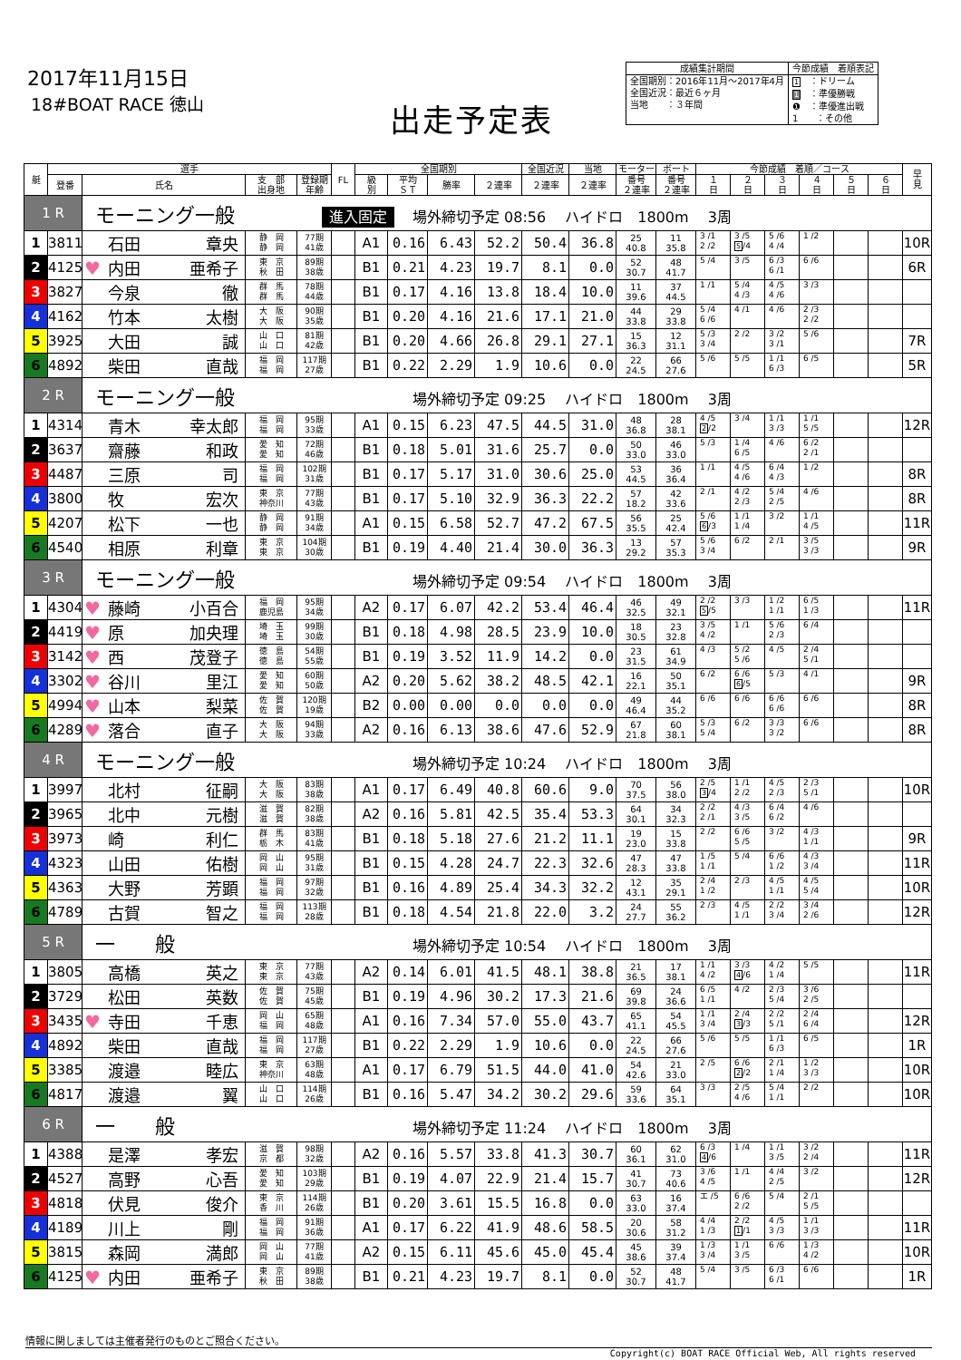2017年11月15日
18#BOAT RACE 徳山
出走予定表
| 成績集計期間 | 今節成績 着順表記 |
| --- | --- |
| 全国期別：2016年11月～2017年4月 全国近況：最近６ヶ月 当地 ：３年間 | 1 ：ドリーム 1 ：準優勝戦 ❶ ：準優進出戦 1 ：その他 |
| 艇 | 選手 | | | | FL | 全国期別 | | | | 全国近況 | 当地 | モーター | ボート | 今節成績 着順／コース | | | | | | 早 見 |
| --- | --- | --- | --- | --- | --- | --- | --- | --- | --- | --- | --- | --- | --- | --- | --- | --- | --- | --- | --- | --- |
| | 登番 | 氏名 | 支 部 出身地 | 登録期 年齢 | | 級 別 | 平均 ＳＴ | 勝率 | ２連率 | ２連率 | ２連率 | 番号 ２連率 | 番号 ２連率 | １ 日 | ２ 日 | ３ 日 | ４ 日 | ５ 日 | ６ 日 | |
| 1 R | | モーニング一般 進入固定 場外締切予定 08:56 ハイドロ 1800m 3周 | | | | | | | | | | | | | | | | | | |
| 1 | 3811 | 石田 章央 | 静 岡 静 岡 | 77期 41歳 | | A1 | 0.16 | 6.43 | 52.2 | 50.4 | 36.8 | 25 40.8 | 11 35.8 | 3 /1 2 /2 | 3 /5 5 /4 | 5 /6 4 /4 | 1 /2 | | | 10R |
| 2 | 4125 | ♥ 内田 亜希子 | 東 京 秋 田 | 89期 38歳 | | B1 | 0.21 | 4.23 | 19.7 | 8.1 | 0.0 | 52 30.7 | 48 41.7 | 5 /4 | 3 /5 | 6 /3 6 /1 | 6 /6 | | | 6R |
| 3 | 3827 | 今泉 徹 | 群 馬 群 馬 | 78期 44歳 | | B1 | 0.17 | 4.16 | 13.8 | 18.4 | 10.0 | 11 39.6 | 37 44.5 | 1 /1 | 5 /4 4 /3 | 4 /5 4 /6 | 3 /3 | | | |
| 4 | 4162 | 竹本 太樹 | 大 阪 大 阪 | 90期 35歳 | | B1 | 0.20 | 4.16 | 21.6 | 17.1 | 21.0 | 44 33.8 | 29 33.8 | 5 /4 6 /6 | 4 /1 | 4 /6 | 2 /3 2 /2 | | | |
| 5 | 3925 | 大田 誠 | 山 口 山 口 | 81期 42歳 | | B1 | 0.20 | 4.66 | 26.8 | 29.1 | 27.1 | 15 36.3 | 12 31.1 | 5 /3 3 /4 | 2 /2 | 3 /2 3 /1 | 5 /6 | | | 7R |
| 6 | 4892 | 柴田 直哉 | 福 岡 福 岡 | 117期 27歳 | | B1 | 0.22 | 2.29 | 1.9 | 10.6 | 0.0 | 22 24.5 | 66 27.6 | 5 /6 | 5 /5 | 1 /1 6 /3 | 6 /5 | | | 5R |
| 2 R | | モーニング一般 場外締切予定 09:25 ハイドロ 1800m 3周 | | | | | | | | | | | | | | | | | | |
| 1 | 4314 | 青木 幸太郎 | 福 岡 福 岡 | 95期 33歳 | | A1 | 0.15 | 6.23 | 47.5 | 44.5 | 31.0 | 48 36.8 | 28 38.1 | 4 /5 2 /2 | 3 /4 | 1 /1 3 /3 | 1 /1 5 /5 | | | 12R |
| 2 | 3637 | 齋藤 和政 | 愛 知 愛 知 | 72期 46歳 | | B1 | 0.18 | 5.01 | 31.6 | 25.7 | 0.0 | 50 33.0 | 46 33.0 | 5 /3 | 1 /4 6 /5 | 4 /6 | 6 /2 2 /1 | | | |
| 3 | 4487 | 三原 司 | 福 岡 福 岡 | 102期 31歳 | | B1 | 0.17 | 5.17 | 31.0 | 30.6 | 25.0 | 53 44.5 | 36 36.4 | 1 /1 | 4 /5 4 /6 | 6 /4 4 /3 | 1 /2 | | | 8R |
| 4 | 3800 | 牧 宏次 | 東 京 神奈川 | 77期 43歳 | | B1 | 0.17 | 5.10 | 32.9 | 36.3 | 22.2 | 57 18.2 | 42 33.6 | 2 /1 | 4 /2 2 /3 | 5 /4 2 /5 | 4 /6 | | | 8R |
| 5 | 4207 | 松下 一也 | 静 岡 静 岡 | 91期 34歳 | | A1 | 0.15 | 6.58 | 52.7 | 47.2 | 67.5 | 56 35.5 | 25 42.4 | 5 /6 6 /3 | 1 /1 1 /4 | 3 /2 | 1 /1 4 /5 | | | 11R |
| 6 | 4540 | 相原 利章 | 東 京 東 京 | 104期 30歳 | | B1 | 0.19 | 4.40 | 21.4 | 30.0 | 36.3 | 13 29.2 | 57 35.3 | 5 /6 3 /4 | 6 /2 | 2 /1 | 3 /5 3 /3 | | | 9R |
| 3 R | | モーニング一般 場外締切予定 09:54 ハイドロ 1800m 3周 | | | | | | | | | | | | | | | | | | |
| 1 | 4304 | ♥ 藤崎 小百合 | 福 岡 鹿児島 | 95期 34歳 | | A2 | 0.17 | 6.07 | 42.2 | 53.4 | 46.4 | 46 32.5 | 49 32.1 | 2 /2 5 /5 | 3 /3 | 1 /2 1 /1 | 6 /5 1 /3 | | | 11R |
| 2 | 4419 | ♥ 原 加央理 | 埼 玉 埼 玉 | 99期 30歳 | | B1 | 0.18 | 4.98 | 28.5 | 23.9 | 10.0 | 18 30.5 | 23 32.8 | 3 /5 4 /2 | 1 /1 | 5 /6 2 /3 | 6 /4 | | | |
| 3 | 3142 | ♥ 西 茂登子 | 徳 島 徳 島 | 54期 55歳 | | B1 | 0.19 | 3.52 | 11.9 | 14.2 | 0.0 | 23 31.5 | 61 34.9 | 4 /3 | 5 /2 5 /6 | 4 /5 | 2 /4 5 /1 | | | |
| 4 | 3302 | ♥ 谷川 里江 | 愛 知 愛 知 | 60期 50歳 | | A2 | 0.20 | 5.62 | 38.2 | 48.5 | 42.1 | 16 22.1 | 50 35.1 | 6 /2 | 6 /6 6 /5 | 5 /3 | 4 /1 | | | 9R |
| 5 | 4994 | ♥ 山本 梨菜 | 佐 賀 佐 賀 | 120期 19歳 | | B2 | 0.00 | 0.00 | 0.0 | 0.0 | 0.0 | 49 46.4 | 44 35.2 | 6 /6 | 6 /6 | 6 /6 6 /6 | 6 /6 | | | 8R |
| 6 | 4289 | ♥ 落合 直子 | 大 阪 大 阪 | 94期 33歳 | | A2 | 0.16 | 6.13 | 38.6 | 47.6 | 52.9 | 67 21.8 | 60 38.1 | 5 /3 5 /4 | 6 /2 | 3 /3 3 /2 | 6 /6 | | | 8R |
| 4 R | | モーニング一般 場外締切予定 10:24 ハイドロ 1800m 3周 | | | | | | | | | | | | | | | | | | |
| 1 | 3997 | 北村 征嗣 | 大 阪 大 阪 | 83期 38歳 | | A1 | 0.17 | 6.49 | 40.8 | 60.6 | 9.0 | 70 37.5 | 56 38.0 | 2 /5 3 /4 | 1 /1 2 /2 | 4 /5 2 /3 | 2 /3 5 /1 | | | 10R |
| 2 | 3965 | 北中 元樹 | 滋 賀 滋 賀 | 82期 38歳 | | A2 | 0.16 | 5.81 | 42.5 | 35.4 | 53.3 | 64 30.1 | 34 32.3 | 2 /2 2 /1 | 4 /3 3 /5 | 6 /4 6 /2 | 4 /6 | | | |
| 3 | 3973 | 崎 利仁 | 群 馬 栃 木 | 83期 41歳 | | B1 | 0.18 | 5.18 | 27.6 | 21.2 | 11.1 | 19 23.0 | 15 33.8 | 2 /2 | 6 /6 5 /5 | 3 /2 | 4 /3 1 /1 | | | 9R |
| 4 | 4323 | 山田 佑樹 | 岡 山 岡 山 | 95期 31歳 | | B1 | 0.15 | 4.28 | 24.7 | 22.3 | 32.6 | 47 28.3 | 47 33.8 | 1 /5 1 /1 | 5 /4 | 6 /6 1 /2 | 4 /3 3 /4 | | | 11R |
| 5 | 4363 | 大野 芳顕 | 福 岡 福 岡 | 97期 32歳 | | B1 | 0.16 | 4.89 | 25.4 | 34.3 | 32.2 | 12 43.1 | 35 29.1 | 2 /4 1 /2 | 2 /3 | 4 /5 1 /1 | 4 /5 5 /4 | | | 10R |
| 6 | 4789 | 古賀 智之 | 福 岡 福 岡 | 113期 28歳 | | B1 | 0.18 | 4.54 | 21.8 | 22.0 | 3.2 | 24 27.7 | 55 36.2 | 2 /3 | 4 /5 1 /1 | 2 /2 3 /4 | 3 /4 2 /6 | | | 12R |
| 5 R | | 一 般 場外締切予定 10:54 ハイドロ 1800m 3周 | | | | | | | | | | | | | | | | | | |
| 1 | 3805 | 高橋 英之 | 東 京 東 京 | 77期 43歳 | | A2 | 0.14 | 6.01 | 41.5 | 48.1 | 38.8 | 21 36.5 | 17 38.1 | 1 /1 4 /2 | 3 /3 4 /6 | 4 /2 1 /4 | 5 /5 | | | 11R |
| 2 | 3729 | 松田 英数 | 佐 賀 佐 賀 | 75期 45歳 | | B1 | 0.19 | 4.96 | 30.2 | 17.3 | 21.6 | 69 39.8 | 24 36.6 | 6 /5 1 /1 | 4 /2 | 2 /3 5 /4 | 3 /6 2 /5 | | | |
| 3 | 3435 | ♥ 寺田 千恵 | 岡 山 福 岡 | 65期 48歳 | | A1 | 0.16 | 7.34 | 57.0 | 55.0 | 43.7 | 65 41.1 | 54 45.5 | 1 /1 3 /4 | 2 /4 3 /3 | 2 /2 5 /1 | 2 /4 6 /4 | | | 12R |
| 4 | 4892 | 柴田 直哉 | 福 岡 福 岡 | 117期 27歳 | | B1 | 0.22 | 2.29 | 1.9 | 10.6 | 0.0 | 22 24.5 | 66 27.6 | 5 /6 | 5 /5 | 1 /1 6 /3 | 6 /5 | | | 1R |
| 5 | 3385 | 渡邉 睦広 | 東 京 神奈川 | 63期 48歳 | | A1 | 0.17 | 6.79 | 51.5 | 44.0 | 41.0 | 54 42.6 | 21 33.0 | 2 /5 | 6 /6 2 /2 | 2 /1 1 /4 | 1 /2 3 /3 | | | 10R |
| 6 | 4817 | 渡邉 翼 | 山 口 山 口 | 114期 26歳 | | B1 | 0.16 | 5.47 | 34.2 | 30.2 | 29.6 | 59 33.6 | 64 35.1 | 3 /3 | 2 /5 4 /6 | 5 /4 1 /1 | 2 /2 | | | 10R |
| 6 R | | 一 般 場外締切予定 11:24 ハイドロ 1800m 3周 | | | | | | | | | | | | | | | | | | |
| 1 | 4388 | 是澤 孝宏 | 滋 賀 京 都 | 98期 32歳 | | A2 | 0.16 | 5.57 | 33.8 | 41.3 | 30.7 | 60 36.1 | 62 31.0 | 6 /3 4 /6 | 1 /4 | 1 /1 3 /5 | 3 /2 2 /4 | | | 11R |
| 2 | 4527 | 高野 心吾 | 愛 知 愛 知 | 103期 29歳 | | B1 | 0.19 | 4.07 | 22.9 | 21.4 | 15.7 | 41 30.7 | 73 40.6 | 3 /6 4 /5 | 1 /1 | 4 /4 2 /5 | 3 /2 | | | 12R |
| 3 | 4818 | 伏見 俊介 | 東 京 香 川 | 114期 26歳 | | B1 | 0.20 | 3.61 | 15.5 | 16.8 | 0.0 | 63 33.0 | 16 37.4 | エ /5 | 6 /6 2 /2 | 5 /4 | 2 /1 5 /5 | | | |
| 4 | 4189 | 川上 剛 | 福 岡 福 岡 | 91期 36歳 | | A1 | 0.17 | 6.22 | 41.9 | 48.6 | 58.5 | 20 30.6 | 58 31.2 | 4 /4 1 /3 | 2 /2 1 /1 | 4 /5 3 /3 | 1 /1 3 /3 | | | 11R |
| 5 | 3815 | 森岡 満郎 | 岡 山 岡 山 | 77期 41歳 | | A2 | 0.15 | 6.11 | 45.6 | 45.0 | 45.4 | 45 38.6 | 39 37.4 | 1 /3 3 /4 | 1 /1 3 /5 | 6 /6 | 1 /3 4 /2 | | | 10R |
| 6 | 4125 | ♥ 内田 亜希子 | 東 京 秋 田 | 89期 38歳 | | B1 | 0.21 | 4.23 | 19.7 | 8.1 | 0.0 | 52 30.7 | 48 41.7 | 5 /4 | 3 /5 | 6 /3 6 /1 | 6 /6 | | | 1R |
情報に関しましては主催者発行のものとご照合ください。
Copyright(c) BOAT RACE Official Web, All rights reserved